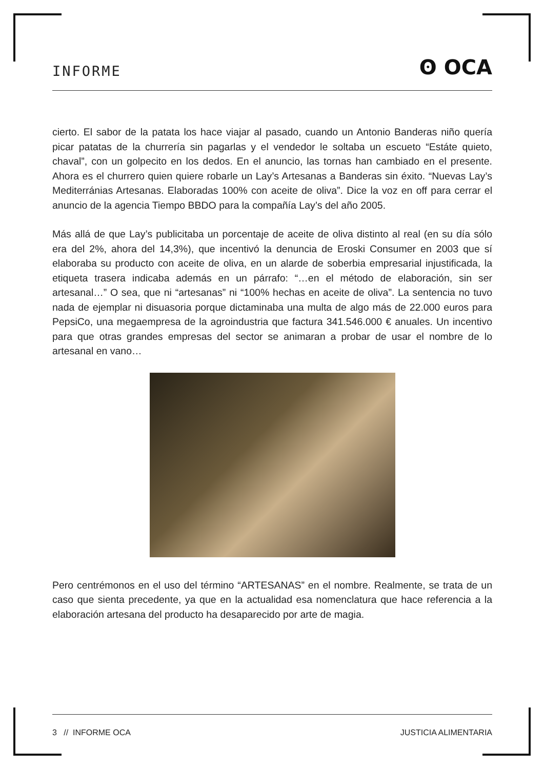INFORME ʘ OCA
cierto. El sabor de la patata los hace viajar al pasado, cuando un Antonio Banderas niño quería picar patatas de la churrería sin pagarlas y el vendedor le soltaba un escueto “Estáte quieto, chaval”, con un golpecito en los dedos. En el anuncio, las tornas han cambiado en el presente. Ahora es el churrero quien quiere robarle un Lay’s Artesanas a Banderas sin éxito. “Nuevas Lay’s Mediterránias Artesanas. Elaboradas 100% con aceite de oliva”. Dice la voz en off para cerrar el anuncio de la agencia Tiempo BBDO para la compañía Lay’s del año 2005.
Más allá de que Lay’s publicitaba un porcentaje de aceite de oliva distinto al real (en su día sólo era del 2%, ahora del 14,3%), que incentivó la denuncia de Eroski Consumer en 2003 que sí elaboraba su producto con aceite de oliva, en un alarde de soberbia empresarial injustificada, la etiqueta trasera indicaba además en un párrafo: “…en el método de elaboración, sin ser artesanal…” O sea, que ni “artesanas” ni “100% hechas en aceite de oliva”. La sentencia no tuvo nada de ejemplar ni disuasoria porque dictaminaba una multa de algo más de 22.000 euros para PepsiCo, una megaempresa de la agroindustria que factura 341.546.000 € anuales. Un incentivo para que otras grandes empresas del sector se animaran a probar de usar el nombre de lo artesanal en vano…
Pero centrémonos en el uso del término “ARTESANAS” en el nombre. Realmente, se trata de un caso que sienta precedente, ya que en la actualidad esa nomenclatura que hace referencia a la elaboración artesana del producto ha desaparecido por arte de magia.
3 // INFORME OCA JUSTICIA ALIMENTARIA